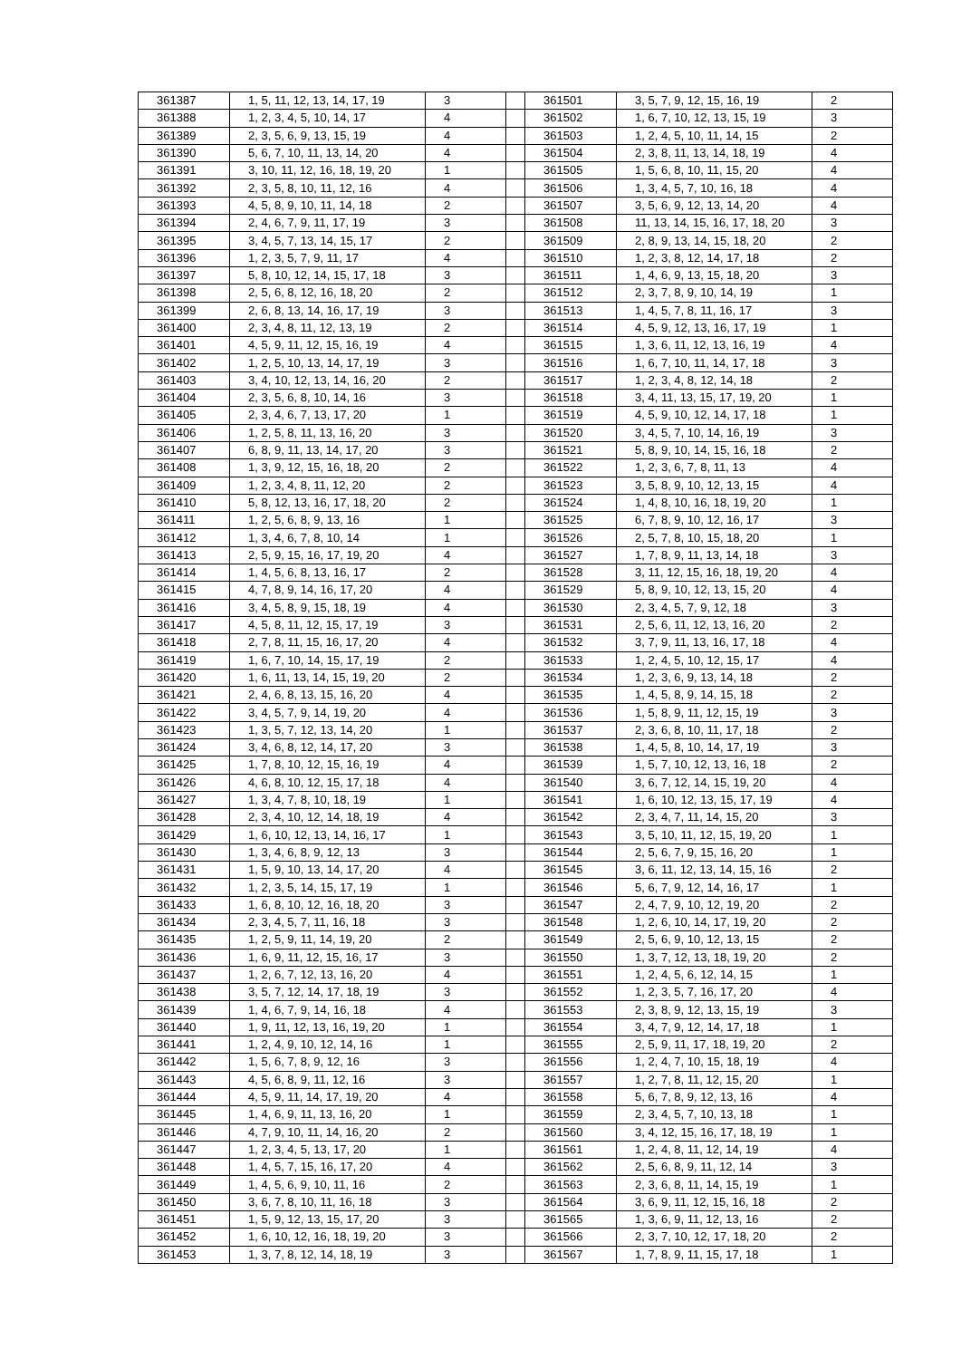| 361387 | 1, 5, 11, 12, 13, 14, 17, 19 | 3 | | 361501 | 3, 5, 7, 9, 12, 15, 16, 19 | 2 |
| 361388 | 1, 2, 3, 4, 5, 10, 14, 17 | 4 | | 361502 | 1, 6, 7, 10, 12, 13, 15, 19 | 3 |
| 361389 | 2, 3, 5, 6, 9, 13, 15, 19 | 4 | | 361503 | 1, 2, 4, 5, 10, 11, 14, 15 | 2 |
| 361390 | 5, 6, 7, 10, 11, 13, 14, 20 | 4 | | 361504 | 2, 3, 8, 11, 13, 14, 18, 19 | 4 |
| 361391 | 3, 10, 11, 12, 16, 18, 19, 20 | 1 | | 361505 | 1, 5, 6, 8, 10, 11, 15, 20 | 4 |
| 361392 | 2, 3, 5, 8, 10, 11, 12, 16 | 4 | | 361506 | 1, 3, 4, 5, 7, 10, 16, 18 | 4 |
| 361393 | 4, 5, 8, 9, 10, 11, 14, 18 | 2 | | 361507 | 3, 5, 6, 9, 12, 13, 14, 20 | 4 |
| 361394 | 2, 4, 6, 7, 9, 11, 17, 19 | 3 | | 361508 | 11, 13, 14, 15, 16, 17, 18, 20 | 3 |
| 361395 | 3, 4, 5, 7, 13, 14, 15, 17 | 2 | | 361509 | 2, 8, 9, 13, 14, 15, 18, 20 | 2 |
| 361396 | 1, 2, 3, 5, 7, 9, 11, 17 | 4 | | 361510 | 1, 2, 3, 8, 12, 14, 17, 18 | 2 |
| 361397 | 5, 8, 10, 12, 14, 15, 17, 18 | 3 | | 361511 | 1, 4, 6, 9, 13, 15, 18, 20 | 3 |
| 361398 | 2, 5, 6, 8, 12, 16, 18, 20 | 2 | | 361512 | 2, 3, 7, 8, 9, 10, 14, 19 | 1 |
| 361399 | 2, 6, 8, 13, 14, 16, 17, 19 | 3 | | 361513 | 1, 4, 5, 7, 8, 11, 16, 17 | 3 |
| 361400 | 2, 3, 4, 8, 11, 12, 13, 19 | 2 | | 361514 | 4, 5, 9, 12, 13, 16, 17, 19 | 1 |
| 361401 | 4, 5, 9, 11, 12, 15, 16, 19 | 4 | | 361515 | 1, 3, 6, 11, 12, 13, 16, 19 | 4 |
| 361402 | 1, 2, 5, 10, 13, 14, 17, 19 | 3 | | 361516 | 1, 6, 7, 10, 11, 14, 17, 18 | 3 |
| 361403 | 3, 4, 10, 12, 13, 14, 16, 20 | 2 | | 361517 | 1, 2, 3, 4, 8, 12, 14, 18 | 2 |
| 361404 | 2, 3, 5, 6, 8, 10, 14, 16 | 3 | | 361518 | 3, 4, 11, 13, 15, 17, 19, 20 | 1 |
| 361405 | 2, 3, 4, 6, 7, 13, 17, 20 | 1 | | 361519 | 4, 5, 9, 10, 12, 14, 17, 18 | 1 |
| 361406 | 1, 2, 5, 8, 11, 13, 16, 20 | 3 | | 361520 | 3, 4, 5, 7, 10, 14, 16, 19 | 3 |
| 361407 | 6, 8, 9, 11, 13, 14, 17, 20 | 3 | | 361521 | 5, 8, 9, 10, 14, 15, 16, 18 | 2 |
| 361408 | 1, 3, 9, 12, 15, 16, 18, 20 | 2 | | 361522 | 1, 2, 3, 6, 7, 8, 11, 13 | 4 |
| 361409 | 1, 2, 3, 4, 8, 11, 12, 20 | 2 | | 361523 | 3, 5, 8, 9, 10, 12, 13, 15 | 4 |
| 361410 | 5, 8, 12, 13, 16, 17, 18, 20 | 2 | | 361524 | 1, 4, 8, 10, 16, 18, 19, 20 | 1 |
| 361411 | 1, 2, 5, 6, 8, 9, 13, 16 | 1 | | 361525 | 6, 7, 8, 9, 10, 12, 16, 17 | 3 |
| 361412 | 1, 3, 4, 6, 7, 8, 10, 14 | 1 | | 361526 | 2, 5, 7, 8, 10, 15, 18, 20 | 1 |
| 361413 | 2, 5, 9, 15, 16, 17, 19, 20 | 4 | | 361527 | 1, 7, 8, 9, 11, 13, 14, 18 | 3 |
| 361414 | 1, 4, 5, 6, 8, 13, 16, 17 | 2 | | 361528 | 3, 11, 12, 15, 16, 18, 19, 20 | 4 |
| 361415 | 4, 7, 8, 9, 14, 16, 17, 20 | 4 | | 361529 | 5, 8, 9, 10, 12, 13, 15, 20 | 4 |
| 361416 | 3, 4, 5, 8, 9, 15, 18, 19 | 4 | | 361530 | 2, 3, 4, 5, 7, 9, 12, 18 | 3 |
| 361417 | 4, 5, 8, 11, 12, 15, 17, 19 | 3 | | 361531 | 2, 5, 6, 11, 12, 13, 16, 20 | 2 |
| 361418 | 2, 7, 8, 11, 15, 16, 17, 20 | 4 | | 361532 | 3, 7, 9, 11, 13, 16, 17, 18 | 4 |
| 361419 | 1, 6, 7, 10, 14, 15, 17, 19 | 2 | | 361533 | 1, 2, 4, 5, 10, 12, 15, 17 | 4 |
| 361420 | 1, 6, 11, 13, 14, 15, 19, 20 | 2 | | 361534 | 1, 2, 3, 6, 9, 13, 14, 18 | 2 |
| 361421 | 2, 4, 6, 8, 13, 15, 16, 20 | 4 | | 361535 | 1, 4, 5, 8, 9, 14, 15, 18 | 2 |
| 361422 | 3, 4, 5, 7, 9, 14, 19, 20 | 4 | | 361536 | 1, 5, 8, 9, 11, 12, 15, 19 | 3 |
| 361423 | 1, 3, 5, 7, 12, 13, 14, 20 | 1 | | 361537 | 2, 3, 6, 8, 10, 11, 17, 18 | 2 |
| 361424 | 3, 4, 6, 8, 12, 14, 17, 20 | 3 | | 361538 | 1, 4, 5, 8, 10, 14, 17, 19 | 3 |
| 361425 | 1, 7, 8, 10, 12, 15, 16, 19 | 4 | | 361539 | 1, 5, 7, 10, 12, 13, 16, 18 | 2 |
| 361426 | 4, 6, 8, 10, 12, 15, 17, 18 | 4 | | 361540 | 3, 6, 7, 12, 14, 15, 19, 20 | 4 |
| 361427 | 1, 3, 4, 7, 8, 10, 18, 19 | 1 | | 361541 | 1, 6, 10, 12, 13, 15, 17, 19 | 4 |
| 361428 | 2, 3, 4, 10, 12, 14, 18, 19 | 4 | | 361542 | 2, 3, 4, 7, 11, 14, 15, 20 | 3 |
| 361429 | 1, 6, 10, 12, 13, 14, 16, 17 | 1 | | 361543 | 3, 5, 10, 11, 12, 15, 19, 20 | 1 |
| 361430 | 1, 3, 4, 6, 8, 9, 12, 13 | 3 | | 361544 | 2, 5, 6, 7, 9, 15, 16, 20 | 1 |
| 361431 | 1, 5, 9, 10, 13, 14, 17, 20 | 4 | | 361545 | 3, 6, 11, 12, 13, 14, 15, 16 | 2 |
| 361432 | 1, 2, 3, 5, 14, 15, 17, 19 | 1 | | 361546 | 5, 6, 7, 9, 12, 14, 16, 17 | 1 |
| 361433 | 1, 6, 8, 10, 12, 16, 18, 20 | 3 | | 361547 | 2, 4, 7, 9, 10, 12, 19, 20 | 2 |
| 361434 | 2, 3, 4, 5, 7, 11, 16, 18 | 3 | | 361548 | 1, 2, 6, 10, 14, 17, 19, 20 | 2 |
| 361435 | 1, 2, 5, 9, 11, 14, 19, 20 | 2 | | 361549 | 2, 5, 6, 9, 10, 12, 13, 15 | 2 |
| 361436 | 1, 6, 9, 11, 12, 15, 16, 17 | 3 | | 361550 | 1, 3, 7, 12, 13, 18, 19, 20 | 2 |
| 361437 | 1, 2, 6, 7, 12, 13, 16, 20 | 4 | | 361551 | 1, 2, 4, 5, 6, 12, 14, 15 | 1 |
| 361438 | 3, 5, 7, 12, 14, 17, 18, 19 | 3 | | 361552 | 1, 2, 3, 5, 7, 16, 17, 20 | 4 |
| 361439 | 1, 4, 6, 7, 9, 14, 16, 18 | 4 | | 361553 | 2, 3, 8, 9, 12, 13, 15, 19 | 3 |
| 361440 | 1, 9, 11, 12, 13, 16, 19, 20 | 1 | | 361554 | 3, 4, 7, 9, 12, 14, 17, 18 | 1 |
| 361441 | 1, 2, 4, 9, 10, 12, 14, 16 | 1 | | 361555 | 2, 5, 9, 11, 17, 18, 19, 20 | 2 |
| 361442 | 1, 5, 6, 7, 8, 9, 12, 16 | 3 | | 361556 | 1, 2, 4, 7, 10, 15, 18, 19 | 4 |
| 361443 | 4, 5, 6, 8, 9, 11, 12, 16 | 3 | | 361557 | 1, 2, 7, 8, 11, 12, 15, 20 | 1 |
| 361444 | 4, 5, 9, 11, 14, 17, 19, 20 | 4 | | 361558 | 5, 6, 7, 8, 9, 12, 13, 16 | 4 |
| 361445 | 1, 4, 6, 9, 11, 13, 16, 20 | 1 | | 361559 | 2, 3, 4, 5, 7, 10, 13, 18 | 1 |
| 361446 | 4, 7, 9, 10, 11, 14, 16, 20 | 2 | | 361560 | 3, 4, 12, 15, 16, 17, 18, 19 | 1 |
| 361447 | 1, 2, 3, 4, 5, 13, 17, 20 | 1 | | 361561 | 1, 2, 4, 8, 11, 12, 14, 19 | 4 |
| 361448 | 1, 4, 5, 7, 15, 16, 17, 20 | 4 | | 361562 | 2, 5, 6, 8, 9, 11, 12, 14 | 3 |
| 361449 | 1, 4, 5, 6, 9, 10, 11, 16 | 2 | | 361563 | 2, 3, 6, 8, 11, 14, 15, 19 | 1 |
| 361450 | 3, 6, 7, 8, 10, 11, 16, 18 | 3 | | 361564 | 3, 6, 9, 11, 12, 15, 16, 18 | 2 |
| 361451 | 1, 5, 9, 12, 13, 15, 17, 20 | 3 | | 361565 | 1, 3, 6, 9, 11, 12, 13, 16 | 2 |
| 361452 | 1, 6, 10, 12, 16, 18, 19, 20 | 3 | | 361566 | 2, 3, 7, 10, 12, 17, 18, 20 | 2 |
| 361453 | 1, 3, 7, 8, 12, 14, 18, 19 | 3 | | 361567 | 1, 7, 8, 9, 11, 15, 17, 18 | 1 |